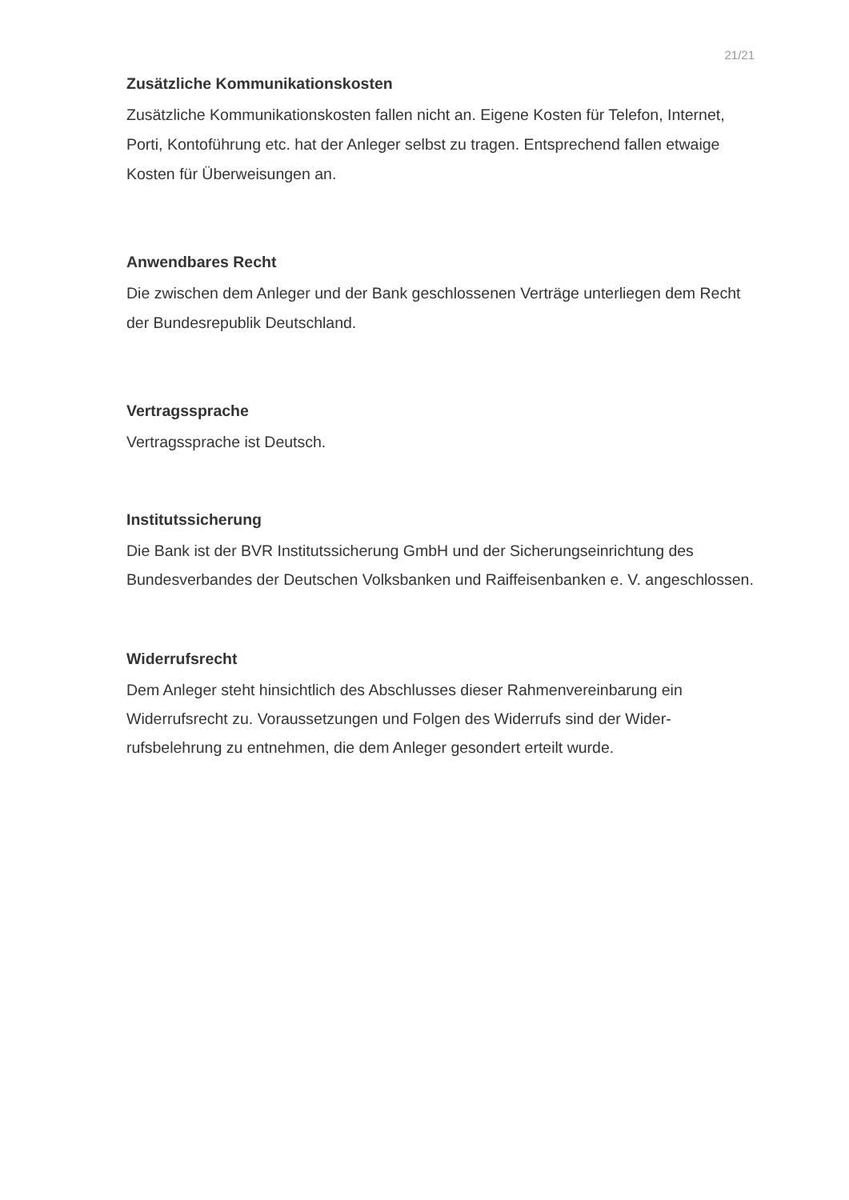21/21
Zusätzliche Kommunikationskosten
Zusätzliche Kommunikationskosten fallen nicht an. Eigene Kosten für Telefon, Internet, Porti, Kontoführung etc. hat der Anleger selbst zu tragen. Entsprechend fallen etwaige Kosten für Überweisungen an.
Anwendbares Recht
Die zwischen dem Anleger und der Bank geschlossenen Verträge unterliegen dem Recht der Bundesrepublik Deutschland.
Vertragssprache
Vertragssprache ist Deutsch.
Institutssicherung
Die Bank ist der BVR Institutssicherung GmbH und der Sicherungseinrichtung des Bundesverbandes der Deutschen Volksbanken und Raiffeisenbanken e. V. angeschlossen.
Widerrufsrecht
Dem Anleger steht hinsichtlich des Abschlusses dieser Rahmenvereinbarung ein Widerrufsrecht zu. Voraussetzungen und Folgen des Widerrufs sind der Wider-rufsbelehrung zu entnehmen, die dem Anleger gesondert erteilt wurde.